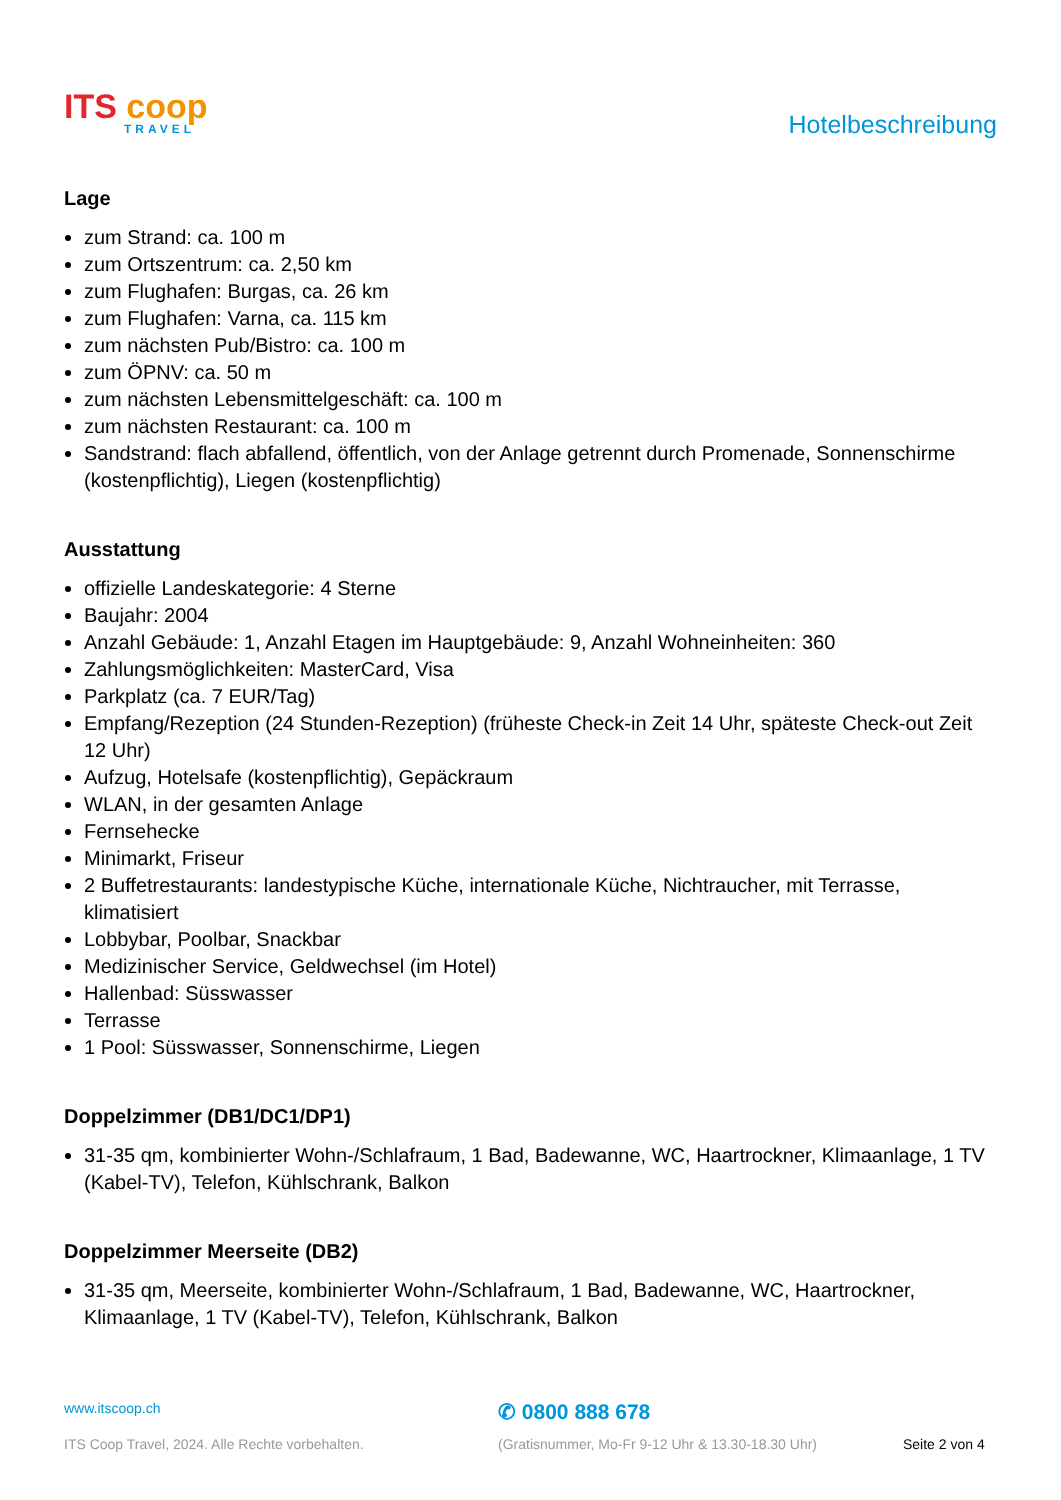ITS coop
TRAVEL
Hotelbeschreibung
Lage
zum Strand: ca. 100 m
zum Ortszentrum: ca. 2,50 km
zum Flughafen: Burgas, ca. 26 km
zum Flughafen: Varna, ca. 115 km
zum nächsten Pub/Bistro: ca. 100 m
zum ÖPNV: ca. 50 m
zum nächsten Lebensmittelgeschäft: ca. 100 m
zum nächsten Restaurant: ca. 100 m
Sandstrand: flach abfallend, öffentlich, von der Anlage getrennt durch Promenade, Sonnenschirme (kostenpflichtig), Liegen (kostenpflichtig)
Ausstattung
offizielle Landeskategorie: 4 Sterne
Baujahr: 2004
Anzahl Gebäude: 1, Anzahl Etagen im Hauptgebäude: 9, Anzahl Wohneinheiten: 360
Zahlungsmöglichkeiten: MasterCard, Visa
Parkplatz (ca. 7 EUR/Tag)
Empfang/Rezeption (24 Stunden-Rezeption) (früheste Check-in Zeit 14 Uhr, späteste Check-out Zeit 12 Uhr)
Aufzug, Hotelsafe (kostenpflichtig), Gepäckraum
WLAN, in der gesamten Anlage
Fernsehecke
Minimarkt, Friseur
2 Buffetrestaurants: landestypische Küche, internationale Küche, Nichtraucher, mit Terrasse, klimatisiert
Lobbybar, Poolbar, Snackbar
Medizinischer Service, Geldwechsel (im Hotel)
Hallenbad: Süsswasser
Terrasse
1 Pool: Süsswasser, Sonnenschirme, Liegen
Doppelzimmer (DB1/DC1/DP1)
31-35 qm, kombinierter Wohn-/Schlafraum, 1 Bad, Badewanne, WC, Haartrockner, Klimaanlage, 1 TV (Kabel-TV), Telefon, Kühlschrank, Balkon
Doppelzimmer Meerseite (DB2)
31-35 qm, Meerseite, kombinierter Wohn-/Schlafraum, 1 Bad, Badewanne, WC, Haartrockner, Klimaanlage, 1 TV (Kabel-TV), Telefon, Kühlschrank, Balkon
www.itscoop.ch
✆ 0800 888 678
ITS Coop Travel, 2024. Alle Rechte vorbehalten. (Gratisnummer, Mo-Fr 9-12 Uhr & 13.30-18.30 Uhr) Seite 2 von 4